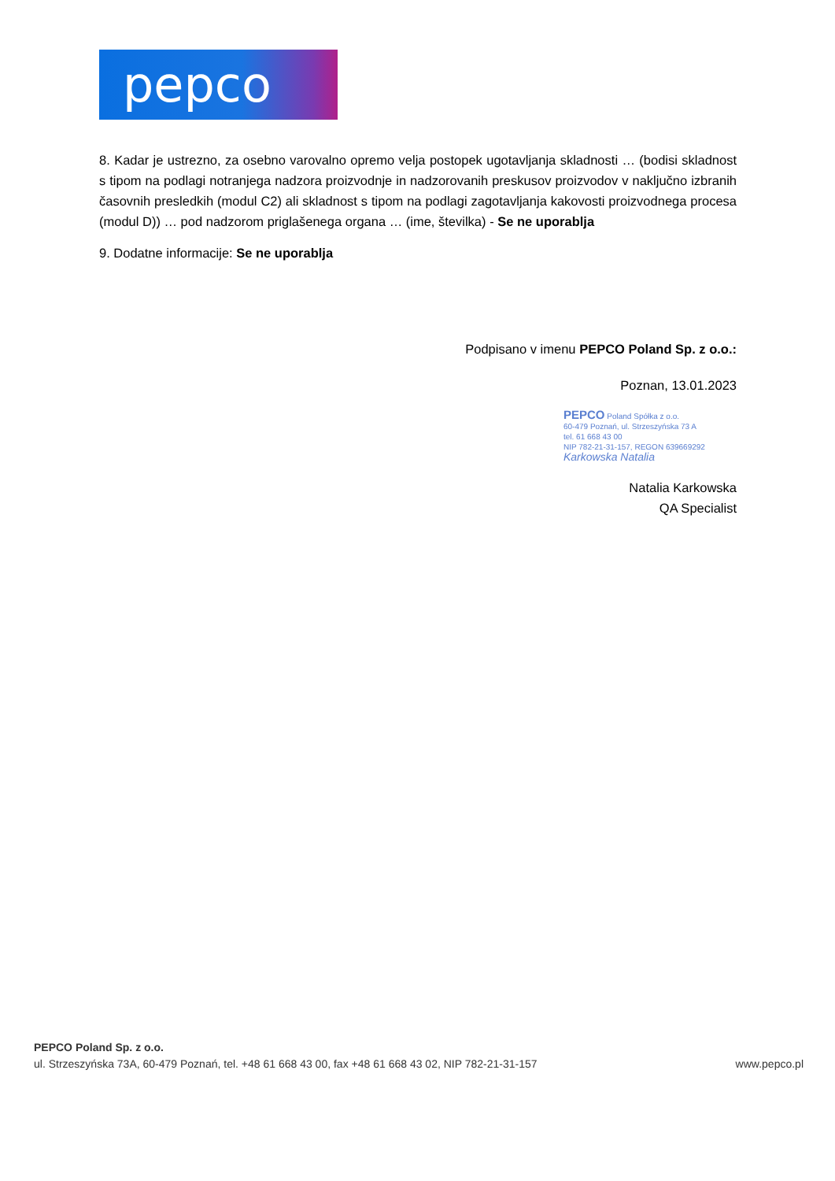pepco
8. Kadar je ustrezno, za osebno varovalno opremo velja postopek ugotavljanja skladnosti … (bodisi skladnost s tipom na podlagi notranjega nadzora proizvodnje in nadzorovanih preskusov proizvodov v naključno izbranih časovnih presledkih (modul C2) ali skladnost s tipom na podlagi zagotavljanja kakovosti proizvodnega procesa (modul D)) … pod nadzorom priglašenega organa … (ime, številka) - Se ne uporablja
9. Dodatne informacije: Se ne uporablja
Podpisano v imenu PEPCO Poland Sp. z o.o.:
Poznan, 13.01.2023
PEPCO Poland Spółka z o.o.
60-479 Poznań, ul. Strzeszyńska 73 A
tel. 61 668 43 00
NIP 782-21-31-157, REGON 639669292
Karkowska Natalia
Natalia Karkowska
QA Specialist
PEPCO Poland Sp. z o.o.
ul. Strzeszyńska 73A, 60-479 Poznań, tel. +48 61 668 43 00, fax +48 61 668 43 02, NIP 782-21-31-157 www.pepco.pl